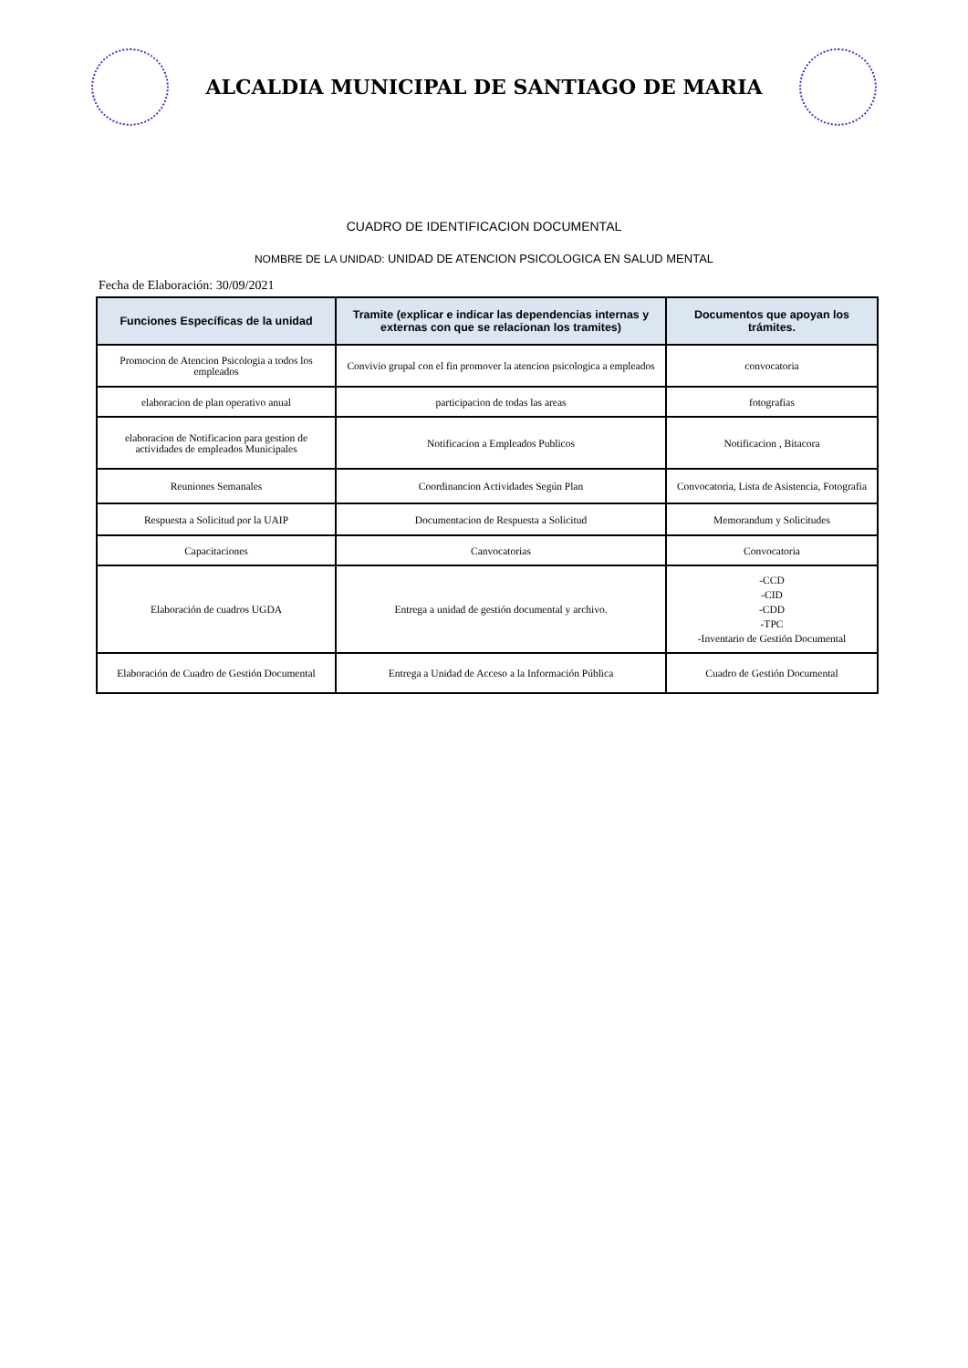ALCALDIA MUNICIPAL DE SANTIAGO DE MARIA
CUADRO DE IDENTIFICACION DOCUMENTAL
NOMBRE DE LA UNIDAD: UNIDAD DE ATENCION PSICOLOGICA EN SALUD MENTAL
Fecha de Elaboración: 30/09/2021
| Funciones Específicas de la unidad | Tramite (explicar e indicar las dependencias internas y externas con que se relacionan los tramites) | Documentos que apoyan los trámites. |
| --- | --- | --- |
| Promocion de Atencion Psicologia a todos los empleados | Convivio grupal con el fin promover la atencion psicologica a empleados | convocatoria |
| elaboracion de plan operativo anual | participacion de todas las areas | fotografias |
| elaboracion de Notificacion para gestion de actividades de empleados Municipales | Notificacion a Empleados Publicos | Notificacion , Bitacora |
| Reuniones Semanales | Coordinancion Actividades Según Plan | Convocatoria, Lista de Asistencia, Fotografia |
| Respuesta a Solicitud por la UAIP | Documentacion de Respuesta a Solicitud | Memorandum y Solicitudes |
| Capacitaciones | Canvocatorias | Convocatoria |
| Elaboración de cuadros UGDA | Entrega a unidad de gestión documental y archivo. | -CCD -CID -CDD -TPC -Inventario de Gestión Documental |
| Elaboración de Cuadro de Gestión Documental | Entrega a Unidad de Acceso a la Información Pública | Cuadro de Gestión Documental |